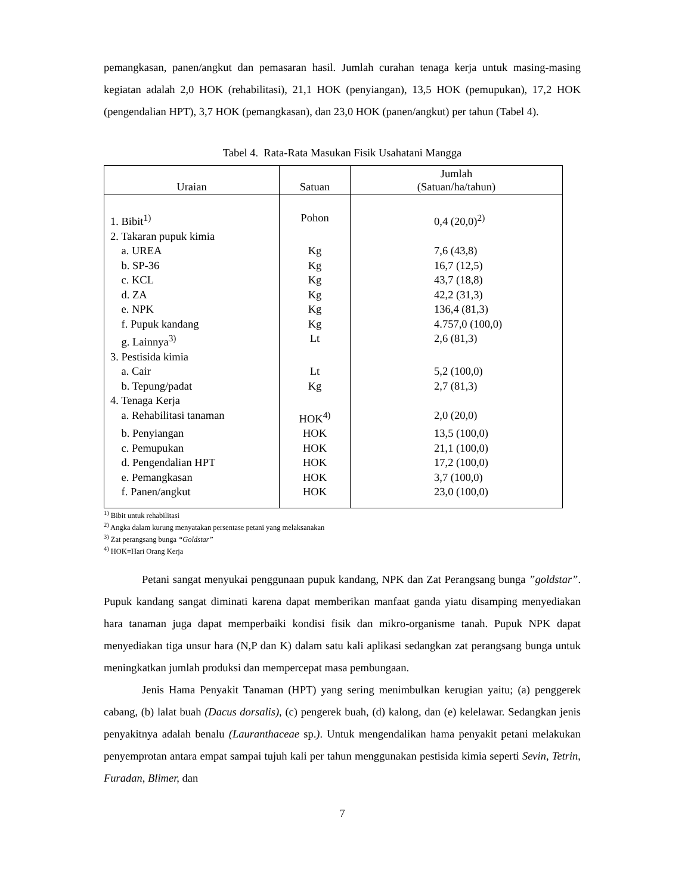pemangkasan, panen/angkut dan pemasaran hasil. Jumlah curahan tenaga kerja untuk masing-masing kegiatan adalah 2,0 HOK (rehabilitasi), 21,1 HOK (penyiangan), 13,5 HOK (pemupukan), 17,2 HOK (pengendalian HPT), 3,7 HOK (pemangkasan), dan 23,0 HOK (panen/angkut) per tahun (Tabel 4).
Tabel 4. Rata-Rata Masukan Fisik Usahatani Mangga
| Uraian | Satuan | Jumlah (Satuan/ha/tahun) |
| --- | --- | --- |
| 1. Bibit<sup>1)</sup> | Pohon | 0,4 (20,0)<sup>2)</sup> |
| 2. Takaran pupuk kimia | | |
| a. UREA | Kg | 7,6 (43,8) |
| b. SP-36 | Kg | 16,7 (12,5) |
| c. KCL | Kg | 43,7 (18,8) |
| d. ZA | Kg | 42,2 (31,3) |
| e. NPK | Kg | 136,4 (81,3) |
| f. Pupuk kandang | Kg | 4.757,0 (100,0) |
| g. Lainnya<sup>3)</sup> | Lt | 2,6 (81,3) |
| 3. Pestisida kimia | | |
| a. Cair | Lt | 5,2 (100,0) |
| b. Tepung/padat | Kg | 2,7 (81,3) |
| 4. Tenaga Kerja | | |
| a. Rehabilitasi tanaman | HOK<sup>4)</sup> | 2,0 (20,0) |
| b. Penyiangan | HOK | 13,5 (100,0) |
| c. Pemupukan | HOK | 21,1 (100,0) |
| d. Pengendalian HPT | HOK | 17,2 (100,0) |
| e. Pemangkasan | HOK | 3,7 (100,0) |
| f. Panen/angkut | HOK | 23,0 (100,0) |
<sup>1)</sup> Bibit untuk rehabilitasi
<sup>2)</sup> Angka dalam kurung menyatakan persentase petani yang melaksanakan
<sup>3)</sup> Zat perangsang bunga “Goldstar”
<sup>4)</sup> HOK=Hari Orang Kerja
Petani sangat menyukai penggunaan pupuk kandang, NPK dan Zat Perangsang bunga ”goldstar”. Pupuk kandang sangat diminati karena dapat memberikan manfaat ganda yiatu disamping menyediakan hara tanaman juga dapat memperbaiki kondisi fisik dan mikro-organisme tanah. Pupuk NPK dapat menyediakan tiga unsur hara (N,P dan K) dalam satu kali aplikasi sedangkan zat perangsang bunga untuk meningkatkan jumlah produksi dan mempercepat masa pembungaan.
Jenis Hama Penyakit Tanaman (HPT) yang sering menimbulkan kerugian yaitu; (a) penggerek cabang, (b) lalat buah (Dacus dorsalis), (c) pengerek buah, (d) kalong, dan (e) kelelawar. Sedangkan jenis penyakitnya adalah benalu (Lauranthaceae sp.). Untuk mengendalikan hama penyakit petani melakukan penyemprotan antara empat sampai tujuh kali per tahun menggunakan pestisida kimia seperti Sevin, Tetrin, Furadan, Blimer, dan
7